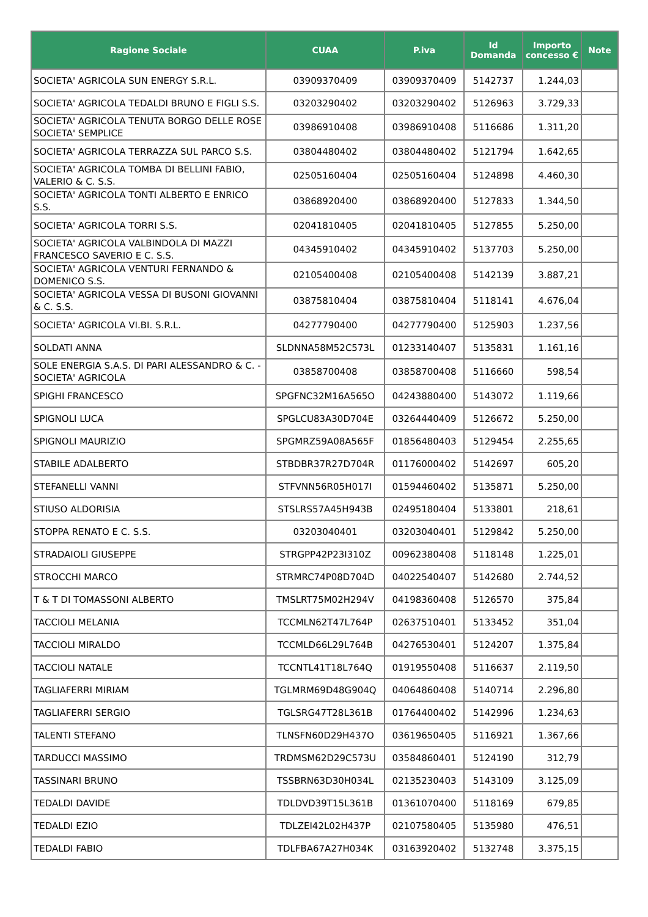| Ragione Sociale | CUAA | P.iva | Id Domanda | Importo concesso € | Note |
| --- | --- | --- | --- | --- | --- |
| SOCIETA' AGRICOLA SUN ENERGY S.R.L. | 03909370409 | 03909370409 | 5142737 | 1.244,03 | |
| SOCIETA' AGRICOLA TEDALDI BRUNO E FIGLI S.S. | 03203290402 | 03203290402 | 5126963 | 3.729,33 | |
| SOCIETA' AGRICOLA TENUTA BORGO DELLE ROSE SOCIETA' SEMPLICE | 03986910408 | 03986910408 | 5116686 | 1.311,20 | |
| SOCIETA' AGRICOLA TERRAZZA SUL PARCO S.S. | 03804480402 | 03804480402 | 5121794 | 1.642,65 | |
| SOCIETA' AGRICOLA TOMBA DI BELLINI FABIO, VALERIO & C. S.S. | 02505160404 | 02505160404 | 5124898 | 4.460,30 | |
| SOCIETA' AGRICOLA TONTI ALBERTO E ENRICO S.S. | 03868920400 | 03868920400 | 5127833 | 1.344,50 | |
| SOCIETA' AGRICOLA TORRI S.S. | 02041810405 | 02041810405 | 5127855 | 5.250,00 | |
| SOCIETA' AGRICOLA VALBINDOLA DI MAZZI FRANCESCO SAVERIO E C. S.S. | 04345910402 | 04345910402 | 5137703 | 5.250,00 | |
| SOCIETA' AGRICOLA VENTURI FERNANDO & DOMENICO S.S. | 02105400408 | 02105400408 | 5142139 | 3.887,21 | |
| SOCIETA' AGRICOLA VESSA DI BUSONI GIOVANNI & C. S.S. | 03875810404 | 03875810404 | 5118141 | 4.676,04 | |
| SOCIETA' AGRICOLA VI.BI. S.R.L. | 04277790400 | 04277790400 | 5125903 | 1.237,56 | |
| SOLDATI ANNA | SLDNNA58M52C573L | 01233140407 | 5135831 | 1.161,16 | |
| SOLE ENERGIA S.A.S. DI PARI ALESSANDRO & C. - SOCIETA' AGRICOLA | 03858700408 | 03858700408 | 5116660 | 598,54 | |
| SPIGHI FRANCESCO | SPGFNC32M16A565O | 04243880400 | 5143072 | 1.119,66 | |
| SPIGNOLI LUCA | SPGLCU83A30D704E | 03264440409 | 5126672 | 5.250,00 | |
| SPIGNOLI MAURIZIO | SPGMRZ59A08A565F | 01856480403 | 5129454 | 2.255,65 | |
| STABILE ADALBERTO | STBDBR37R27D704R | 01176000402 | 5142697 | 605,20 | |
| STEFANELLI VANNI | STFVNN56R05H017I | 01594460402 | 5135871 | 5.250,00 | |
| STIUSO ALDORISIA | STSLRS57A45H943B | 02495180404 | 5133801 | 218,61 | |
| STOPPA RENATO E C. S.S. | 03203040401 | 03203040401 | 5129842 | 5.250,00 | |
| STRADAIOLI GIUSEPPE | STRGPP42P23I310Z | 00962380408 | 5118148 | 1.225,01 | |
| STROCCHI MARCO | STRMRC74P08D704D | 04022540407 | 5142680 | 2.744,52 | |
| T & T DI TOMASSONI ALBERTO | TMSLRT75M02H294V | 04198360408 | 5126570 | 375,84 | |
| TACCIOLI MELANIA | TCCMLN62T47L764P | 02637510401 | 5133452 | 351,04 | |
| TACCIOLI MIRALDO | TCCMLD66L29L764B | 04276530401 | 5124207 | 1.375,84 | |
| TACCIOLI NATALE | TCCNTL41T18L764Q | 01919550408 | 5116637 | 2.119,50 | |
| TAGLIAFERRI MIRIAM | TGLMRM69D48G904Q | 04064860408 | 5140714 | 2.296,80 | |
| TAGLIAFERRI SERGIO | TGLSRG47T28L361B | 01764400402 | 5142996 | 1.234,63 | |
| TALENTI STEFANO | TLNSFN60D29H437O | 03619650405 | 5116921 | 1.367,66 | |
| TARDUCCI MASSIMO | TRDMSM62D29C573U | 03584860401 | 5124190 | 312,79 | |
| TASSINARI BRUNO | TSSBRN63D30H034L | 02135230403 | 5143109 | 3.125,09 | |
| TEDALDI DAVIDE | TDLDVD39T15L361B | 01361070400 | 5118169 | 679,85 | |
| TEDALDI EZIO | TDLZEI42L02H437P | 02107580405 | 5135980 | 476,51 | |
| TEDALDI FABIO | TDLFBA67A27H034K | 03163920402 | 5132748 | 3.375,15 | |